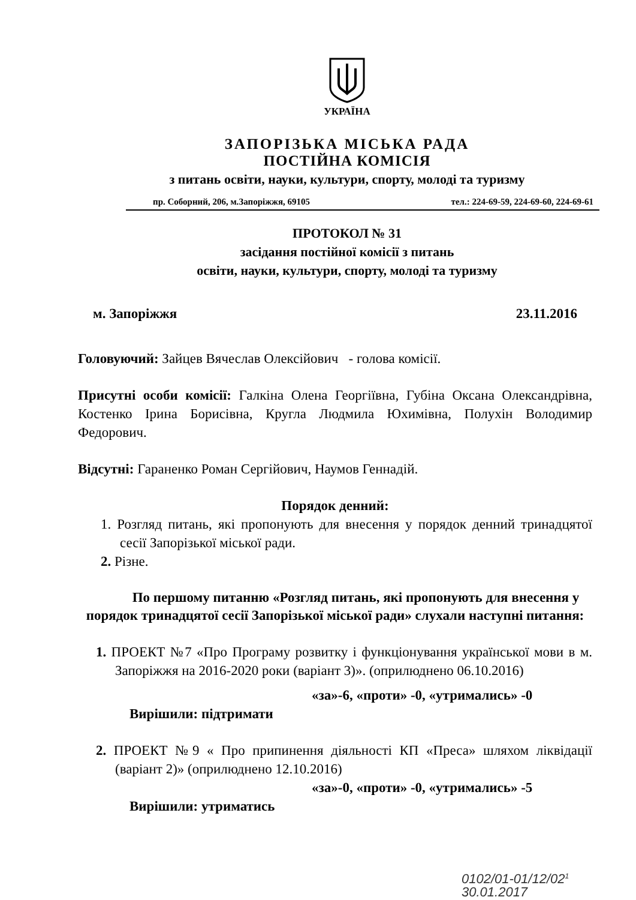УКРАЇНА
ЗАПОРІЗЬКА МІСЬКА РАДА
ПОСТІЙНА КОМІСІЯ
з питань освіти, науки, культури, спорту, молоді та туризму
пр. Соборний, 206, м.Запоріжжя, 69105 тел.: 224-69-59, 224-69-60, 224-69-61
ПРОТОКОЛ № 31
засідання постійної комісії з питань
освіти, науки, культури, спорту, молоді та туризму
м. Запоріжжя 23.11.2016
Головуючий: Зайцев Вячеслав Олексійович - голова комісії.
Присутні особи комісії: Галкіна Олена Георгіївна, Губіна Оксана Олександрівна, Костенко Ірина Борисівна, Кругла Людмила Юхимівна, Полухін Володимир Федорович.
Відсутні: Гараненко Роман Сергійович, Наумов Геннадій.
Порядок денний:
1. Розгляд питань, які пропонують для внесення у порядок денний тринадцятої сесії Запорізької міської ради.
2. Різне.
По першому питанню «Розгляд питань, які пропонують для внесення у порядок тринадцятої сесії Запорізької міської ради» слухали наступні питання:
1. ПРОЕКТ №7 «Про Програму розвитку і функціонування української мови в м. Запоріжжя на 2016-2020 роки (варіант 3)». (оприлюднено 06.10.2016)
«за»-6, «проти» -0, «утримались» -0
Вирішили: підтримати
2. ПРОЕКТ №9 « Про припинення діяльності КП «Преса» шляхом ліквідації (варіант 2)» (оприлюднено 12.10.2016)
«за»-0, «проти» -0, «утримались» -5
Вирішили: утриматись
0102/01-01/12/02<sup>1</sup>
30.01.2017